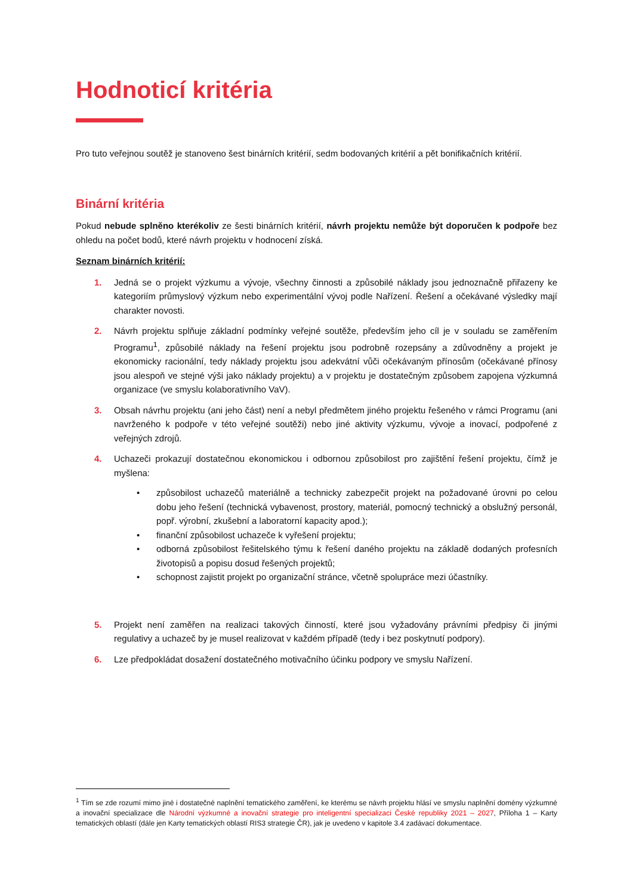Hodnoticí kritéria
Pro tuto veřejnou soutěž je stanoveno šest binárních kritérií, sedm bodovaných kritérií a pět bonifikačních kritérií.
Binární kritéria
Pokud nebude splněno kterékoliv ze šesti binárních kritérií, návrh projektu nemůže být doporučen k podpoře bez ohledu na počet bodů, které návrh projektu v hodnocení získá.
Seznam binárních kritérií:
1. Jedná se o projekt výzkumu a vývoje, všechny činnosti a způsobilé náklady jsou jednoznačně přiřazeny ke kategoriím průmyslový výzkum nebo experimentální vývoj podle Nařízení. Řešení a očekávané výsledky mají charakter novosti.
2. Návrh projektu splňuje základní podmínky veřejné soutěže, především jeho cíl je v souladu se zaměřením Programu<sup>1</sup>, způsobilé náklady na řešení projektu jsou podrobně rozepsány a zdůvodněny a projekt je ekonomicky racionální, tedy náklady projektu jsou adekvátní vůči očekávaným přínosům (očekávané přínosy jsou alespoň ve stejné výši jako náklady projektu) a v projektu je dostatečným způsobem zapojena výzkumná organizace (ve smyslu kolaborativního VaV).
3. Obsah návrhu projektu (ani jeho část) není a nebyl předmětem jiného projektu řešeného v rámci Programu (ani navrženého k podpoře v této veřejné soutěži) nebo jiné aktivity výzkumu, vývoje a inovací, podpořené z veřejných zdrojů.
4. Uchazeči prokazují dostatečnou ekonomickou i odbornou způsobilost pro zajištění řešení projektu, čímž je myšlena:
• způsobilost uchazečů materiálně a technicky zabezpečit projekt na požadované úrovni po celou dobu jeho řešení (technická vybavenost, prostory, materiál, pomocný technický a obslužný personál, popř. výrobní, zkušební a laboratorní kapacity apod.);
• finanční způsobilost uchazeče k vyřešení projektu;
• odborná způsobilost řešitelského týmu k řešení daného projektu na základě dodaných profesních životopisů a popisu dosud řešených projektů;
• schopnost zajistit projekt po organizační stránce, včetně spolupráce mezi účastníky.
5. Projekt není zaměřen na realizaci takových činností, které jsou vyžadovány právními předpisy či jinými regulativy a uchazeč by je musel realizovat v každém případě (tedy i bez poskytnutí podpory).
6. Lze předpokládat dosažení dostatečného motivačního účinku podpory ve smyslu Nařízení.
<sup>1</sup> Tím se zde rozumí mimo jiné i dostatečné naplnění tematického zaměření, ke kterému se návrh projektu hlásí ve smyslu naplnění domény výzkumné a inovační specializace dle Národní výzkumné a inovační strategie pro inteligentní specializaci České republiky 2021 – 2027, Příloha 1 – Karty tematických oblastí (dále jen Karty tematických oblastí RIS3 strategie ČR), jak je uvedeno v kapitole 3.4 zadávací dokumentace.